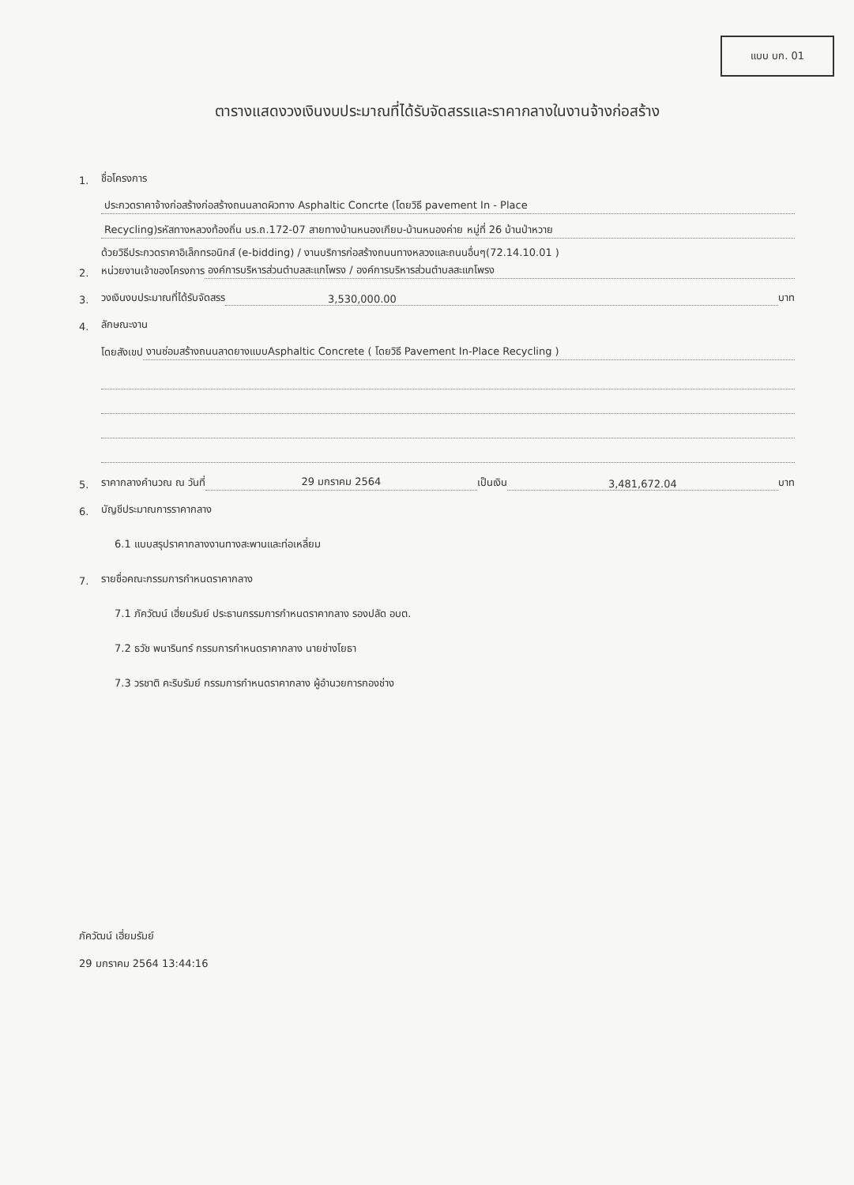แบบ บก. 01
ตารางแสดงวงเงินงบประมาณที่ได้รับจัดสรรและราคากลางในงานจ้างก่อสร้าง
1. ชื่อโครงการ
ประกวดราคาจ้างก่อสร้างก่อสร้างถนนลาดผิวทาง Asphaltic Concrte (โดยวิธี pavement In - Place
Recycling)รหัสทางหลวงท้องถิ่น บร.ถ.172-07 สายทางบ้านหนองเกียบ-บ้านหนองค่าย หมู่ที่ 26 บ้านป่าหวาย
ด้วยวิธีประกวดราคาอิเล็กทรอนิกส์ (e-bidding) / งานบริการก่อสร้างถนนทางหลวงและถนนอื่นๆ(72.14.10.01 )
2. หน่วยงานเจ้าของโครงการ องค์การบริหารส่วนตำบลสะแกโพรง / องค์การบริหารส่วนตำบลสะแกโพรง
3. วงเงินงบประมาณที่ได้รับจัดสรร 3,530,000.00 บาท
4. ลักษณะงาน
โดยสังเขป งานซ่อมสร้างถนนลาดยางแบบAsphaltic Concrete ( โดยวิธี Pavement In-Place Recycling )
5. ราคากลางคำนวณ ณ วันที่ 29 มกราคม 2564 เป็นเงิน 3,481,672.04 บาท
6. บัญชีประมาณการราคากลาง
6.1 แบบสรุปราคากลางงานทางสะพานและท่อเหลี่ยม
7. รายชื่อคณะกรรมการกำหนดราคากลาง
7.1 ภัควัฒน์ เฮี่ยมรัมย์ ประธานกรรมการกำหนดราคากลาง รองปลัด อบต.
7.2 ธวัช พนารินทร์ กรรมการกำหนดราคากลาง นายช่างโยธา
7.3 วรชาติ คะริบรัมย์ กรรมการกำหนดราคากลาง ผู้อำนวยการกองช่าง
ภัควัฒน์ เฮี่ยมรัมย์
29 มกราคม 2564 13:44:16